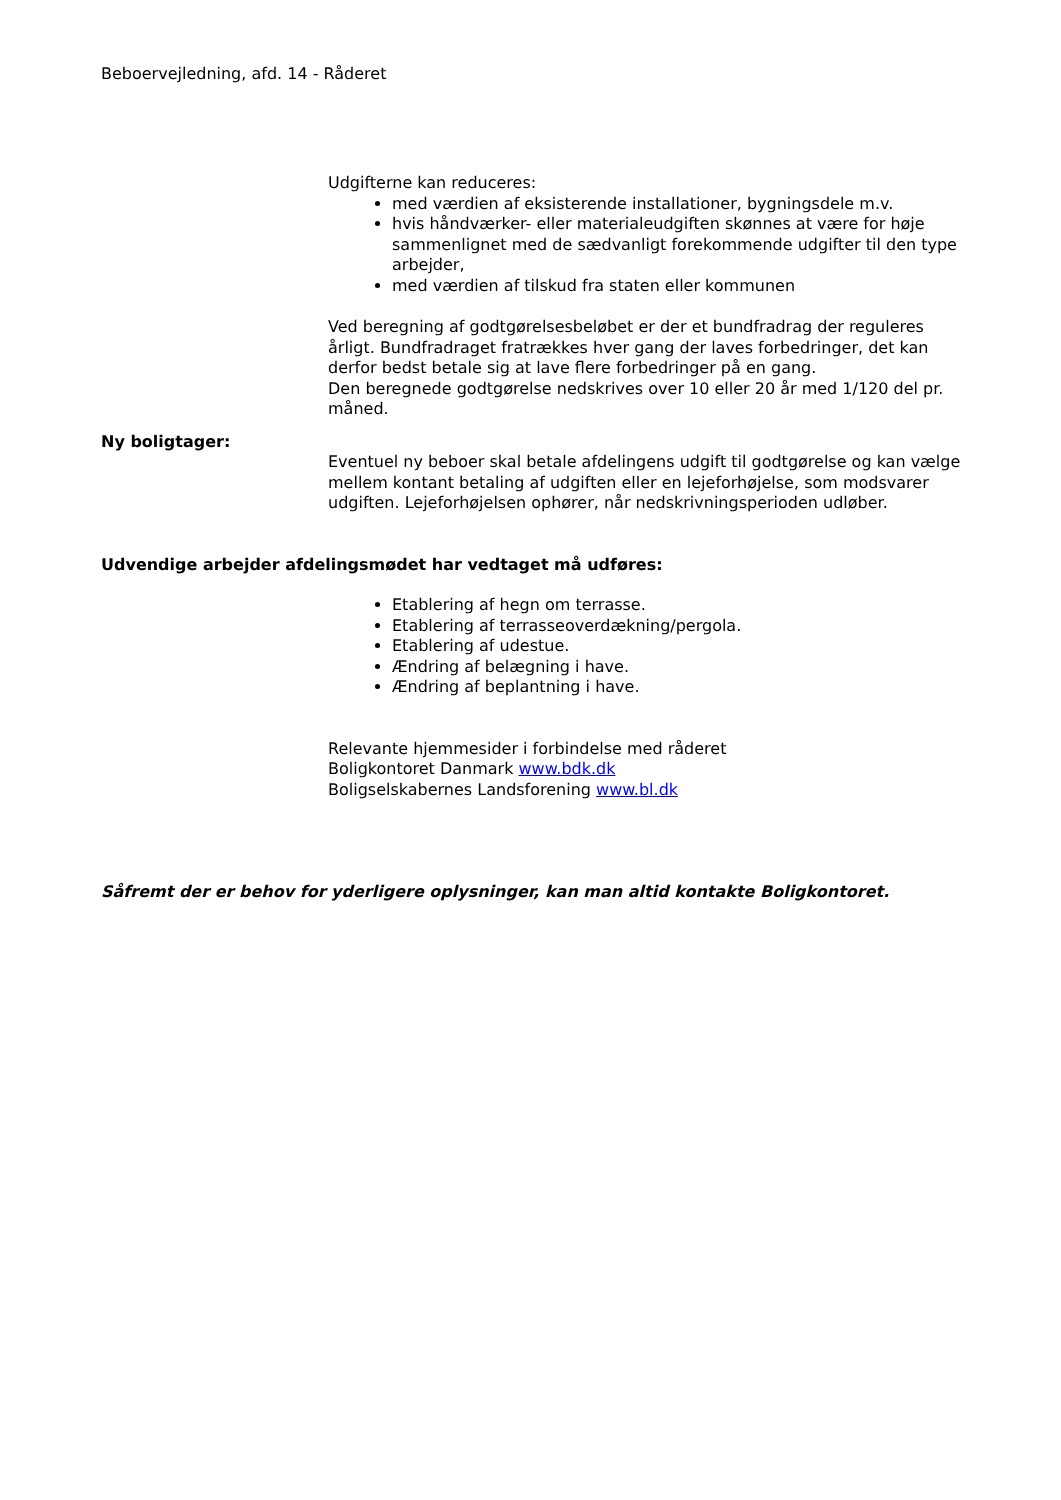Beboervejledning, afd. 14 - Råderet
Udgifterne kan reduceres:
med værdien af eksisterende installationer, bygningsdele m.v.
hvis håndværker- eller materialeudgiften skønnes at være for høje sammenlignet med de sædvanligt forekommende udgifter til den type arbejder,
med værdien af tilskud fra staten eller kommunen
Ved beregning af godtgørelsesbeløbet er der et bundfradrag der reguleres årligt. Bundfradraget fratrækkes hver gang der laves forbedringer, det kan derfor bedst betale sig at lave flere forbedringer på en gang.
Den beregnede godtgørelse nedskrives over 10 eller 20 år med 1/120 del pr. måned.
Ny boligtager:
Eventuel ny beboer skal betale afdelingens udgift til godtgørelse og kan vælge mellem kontant betaling af udgiften eller en lejeforhøjelse, som modsvarer udgiften. Lejeforhøjelsen ophører, når nedskrivningsperioden udløber.
Udvendige arbejder afdelingsmødet har vedtaget må udføres:
Etablering af hegn om terrasse.
Etablering af terrasseoverdækning/pergola.
Etablering af udestue.
Ændring af belægning i have.
Ændring af beplantning i have.
Relevante hjemmesider i forbindelse med råderet
Boligkontoret Danmark www.bdk.dk
Boligselskabernes Landsforening www.bl.dk
Såfremt der er behov for yderligere oplysninger, kan man altid kontakte Boligkontoret.